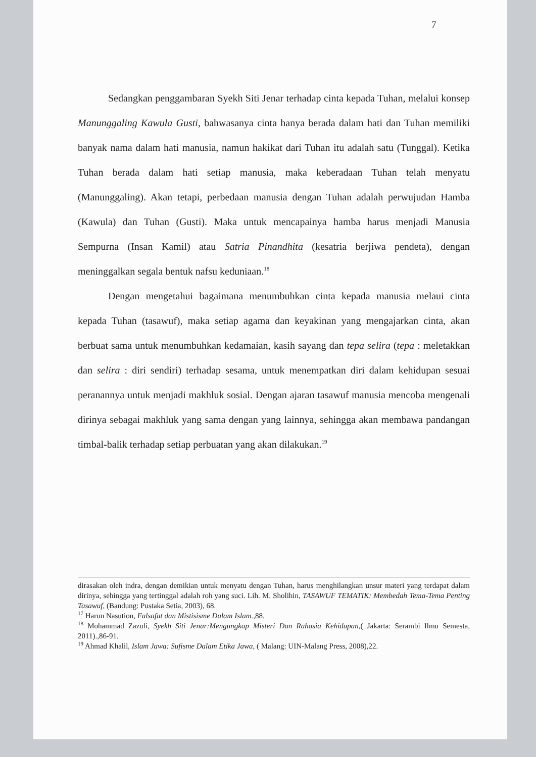7
Sedangkan penggambaran Syekh Siti Jenar terhadap cinta kepada Tuhan, melalui konsep Manunggaling Kawula Gusti, bahwasanya cinta hanya berada dalam hati dan Tuhan memiliki banyak nama dalam hati manusia, namun hakikat dari Tuhan itu adalah satu (Tunggal). Ketika Tuhan berada dalam hati setiap manusia, maka keberadaan Tuhan telah menyatu (Manunggaling). Akan tetapi, perbedaan manusia dengan Tuhan adalah perwujudan Hamba (Kawula) dan Tuhan (Gusti). Maka untuk mencapainya hamba harus menjadi Manusia Sempurna (Insan Kamil) atau Satria Pinandhita (kesatria berjiwa pendeta), dengan meninggalkan segala bentuk nafsu keduniaan.<sup>18</sup>
Dengan mengetahui bagaimana menumbuhkan cinta kepada manusia melaui cinta kepada Tuhan (tasawuf), maka setiap agama dan keyakinan yang mengajarkan cinta, akan berbuat sama untuk menumbuhkan kedamaian, kasih sayang dan tepa selira (tepa : meletakkan dan selira : diri sendiri) terhadap sesama, untuk menempatkan diri dalam kehidupan sesuai peranannya untuk menjadi makhluk sosial. Dengan ajaran tasawuf manusia mencoba mengenali dirinya sebagai makhluk yang sama dengan yang lainnya, sehingga akan membawa pandangan timbal-balik terhadap setiap perbuatan yang akan dilakukan.<sup>19</sup>
dirasakan oleh indra, dengan demikian untuk menyatu dengan Tuhan, harus menghilangkan unsur materi yang terdapat dalam dirinya, sehingga yang tertinggal adalah roh yang suci. Lih. M. Sholihin, TASAWUF TEMATIK: Membedah Tema-Tema Penting Tasawuf, (Bandung: Pustaka Setia, 2003), 68.
<sup>17</sup> Harun Nasution, Falsafat dan Mistisisme Dalam Islam.,88.
<sup>18</sup> Mohammad Zazuli, Syekh Siti Jenar:Mengungkap Misteri Dan Rahasia Kehidupan,( Jakarta: Serambi Ilmu Semesta, 2011).,86-91.
<sup>19</sup> Ahmad Khalil, Islam Jawa: Sufisme Dalam Etika Jawa, ( Malang: UIN-Malang Press, 2008),22.